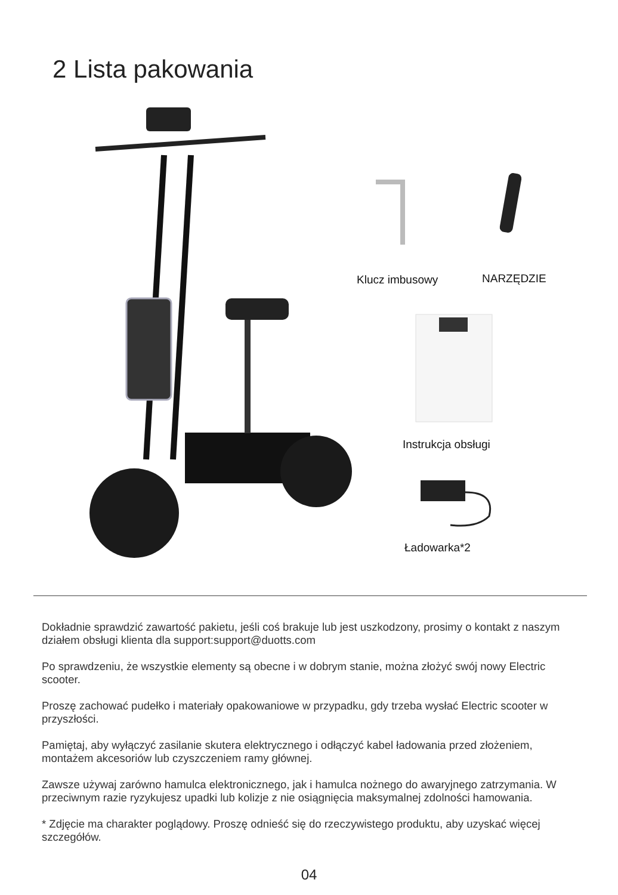2 Lista pakowania
Klucz imbusowy NARZĘDZIE
Instrukcja obsługi
Ładowarka*2
Dokładnie sprawdzić zawartość pakietu, jeśli coś brakuje lub jest uszkodzony, prosimy o kontakt z naszym działem obsługi klienta dla support:support@duotts.com
Po sprawdzeniu, że wszystkie elementy są obecne i w dobrym stanie, można złożyć swój nowy Electric scooter.
Proszę zachować pudełko i materiały opakowaniowe w przypadku, gdy trzeba wysłać Electric scooter w przyszłości.
Pamiętaj, aby wyłączyć zasilanie skutera elektrycznego i odłączyć kabel ładowania przed złożeniem, montażem akcesoriów lub czyszczeniem ramy głównej.
Zawsze używaj zarówno hamulca elektronicznego, jak i hamulca nożnego do awaryjnego zatrzymania. W przeciwnym razie ryzykujesz upadki lub kolizje z nie osiągnięcia maksymalnej zdolności hamowania.
* Zdjęcie ma charakter poglądowy. Proszę odnieść się do rzeczywistego produktu, aby uzyskać więcej szczegółów.
04